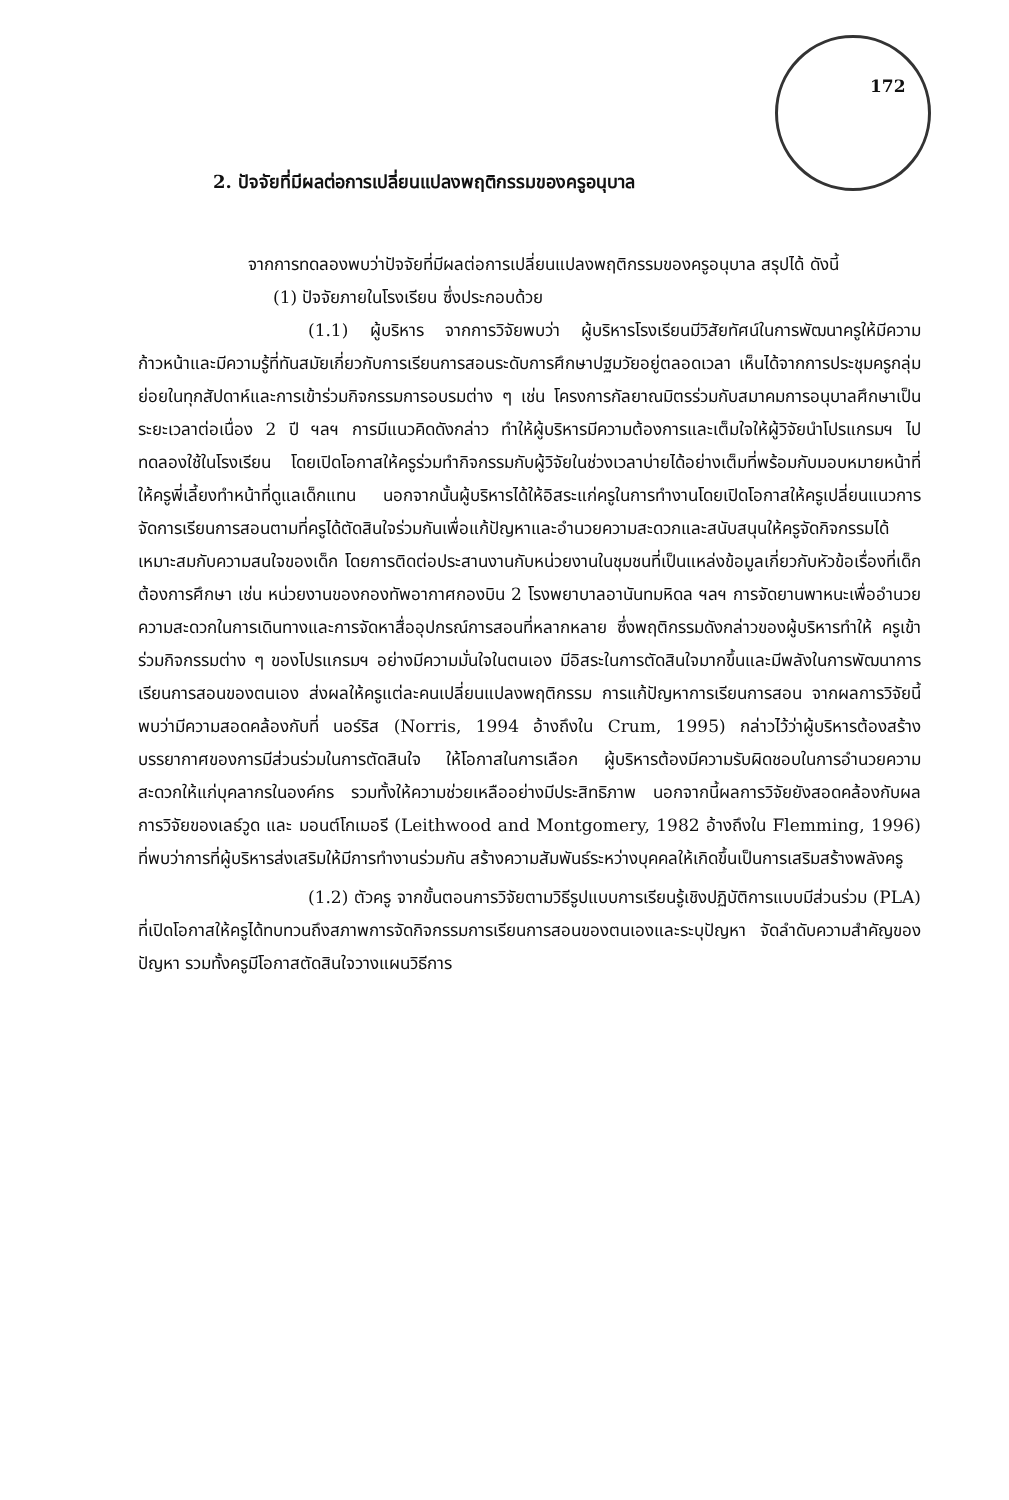172
2. ปัจจัยที่มีผลต่อการเปลี่ยนแปลงพฤติกรรมของครูอนุบาล
จากการทดลองพบว่าปัจจัยที่มีผลต่อการเปลี่ยนแปลงพฤติกรรมของครูอนุบาล สรุปได้ ดังนี้
(1) ปัจจัยภายในโรงเรียน ซึ่งประกอบด้วย
(1.1) ผู้บริหาร จากการวิจัยพบว่า ผู้บริหารโรงเรียนมีวิสัยทัศน์ในการพัฒนาครูให้มีความก้าวหน้าและมีความรู้ที่ทันสมัยเกี่ยวกับการเรียนการสอนระดับการศึกษาปฐมวัยอยู่ตลอดเวลา เห็นได้จากการประชุมครูกลุ่มย่อยในทุกสัปดาห์และการเข้าร่วมกิจกรรมการอบรมต่าง ๆ เช่น โครงการกัลยาณมิตรร่วมกับสมาคมการอนุบาลศึกษาเป็นระยะเวลาต่อเนื่อง 2 ปี ฯลฯ การมีแนวคิดดังกล่าว ทำให้ผู้บริหารมีความต้องการและเต็มใจให้ผู้วิจัยนำโปรแกรมฯ ไปทดลองใช้ในโรงเรียน โดยเปิดโอกาสให้ครูร่วมทำกิจกรรมกับผู้วิจัยในช่วงเวลาบ่ายได้อย่างเต็มที่พร้อมกับมอบหมายหน้าที่ให้ครูพี่เลี้ยงทำหน้าที่ดูแลเด็กแทน นอกจากนั้นผู้บริหารได้ให้อิสระแก่ครูในการทำงานโดยเปิดโอกาสให้ครูเปลี่ยนแนวการจัดการเรียนการสอนตามที่ครูได้ตัดสินใจร่วมกันเพื่อแก้ปัญหาและอำนวยความสะดวกและสนับสนุนให้ครูจัดกิจกรรมได้เหมาะสมกับความสนใจของเด็ก โดยการติดต่อประสานงานกับหน่วยงานในชุมชนที่เป็นแหล่งข้อมูลเกี่ยวกับหัวข้อเรื่องที่เด็กต้องการศึกษา เช่น หน่วยงานของกองทัพอากาศกองบิน 2 โรงพยาบาลอานันทมหิดล ฯลฯ การจัดยานพาหนะเพื่ออำนวยความสะดวกในการเดินทางและการจัดหาสื่ออุปกรณ์การสอนที่หลากหลาย ซึ่งพฤติกรรมดังกล่าวของผู้บริหารทำให้ ครูเข้าร่วมกิจกรรมต่าง ๆ ของโปรแกรมฯ อย่างมีความมั่นใจในตนเอง มีอิสระในการตัดสินใจมากขึ้นและมีพลังในการพัฒนาการเรียนการสอนของตนเอง ส่งผลให้ครูแต่ละคนเปลี่ยนแปลงพฤติกรรม การแก้ปัญหาการเรียนการสอน จากผลการวิจัยนี้พบว่ามีความสอดคล้องกับที่ นอร์ริส (Norris, 1994 อ้างถึงใน Crum, 1995) กล่าวไว้ว่าผู้บริหารต้องสร้างบรรยากาศของการมีส่วนร่วมในการตัดสินใจ ให้โอกาสในการเลือก ผู้บริหารต้องมีความรับผิดชอบในการอำนวยความสะดวกให้แก่บุคลากรในองค์กร รวมทั้งให้ความช่วยเหลืออย่างมีประสิทธิภาพ นอกจากนี้ผลการวิจัยยังสอดคล้องกับผลการวิจัยของเลธ์วูด และ มอนต์โกเมอรี (Leithwood and Montgomery, 1982 อ้างถึงใน Flemming, 1996) ที่พบว่าการที่ผู้บริหารส่งเสริมให้มีการทำงานร่วมกัน สร้างความสัมพันธ์ระหว่างบุคคลให้เกิดขึ้นเป็นการเสริมสร้างพลังครู
(1.2) ตัวครู จากขั้นตอนการวิจัยตามวิธีรูปแบบการเรียนรู้เชิงปฏิบัติการแบบมีส่วนร่วม (PLA) ที่เปิดโอกาสให้ครูได้ทบทวนถึงสภาพการจัดกิจกรรมการเรียนการสอนของตนเองและระบุปัญหา จัดลำดับความสำคัญของปัญหา รวมทั้งครูมีโอกาสตัดสินใจวางแผนวิธีการ